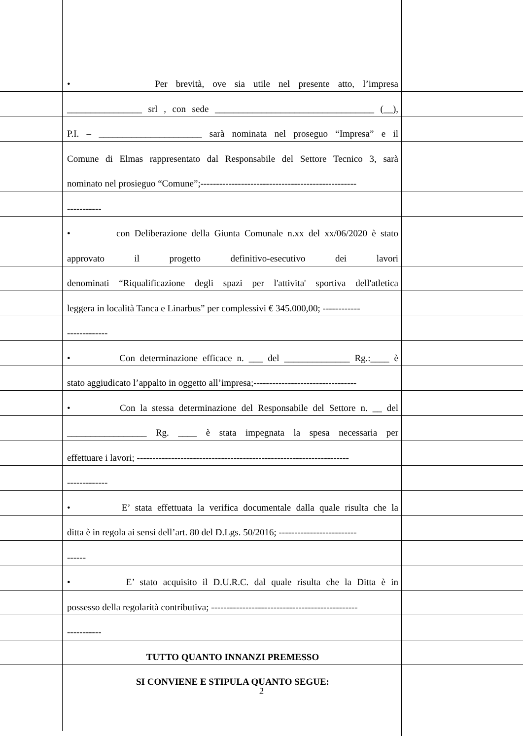• Per brevità, ove sia utile nel presente atto, l’impresa
________________ srl , con sede __________________________________ (__),
P.I. – ______________________ sarà nominata nel proseguo “Impresa” e il
Comune di Elmas rappresentato dal Responsabile del Settore Tecnico 3, sarà
nominato nel prosieguo “Comune”;--------------------------------------------------
-----------
• con Deliberazione della Giunta Comunale n.xx del xx/06/2020 è stato
approvato il progetto definitivo-esecutivo dei lavori
denominati “Riqualificazione degli spazi per l'attivita' sportiva dell'atletica
leggera in località Tanca e Linarbus” per complessivi € 345.000,00; ------------
-------------
• Con determinazione efficace n. ___ del ______________ Rg.:____ è
stato aggiudicato l’appalto in oggetto all’impresa;---------------------------------
• Con la stessa determinazione del Responsabile del Settore n. __ del
_________________ Rg. ____ è stata impegnata la spesa necessaria per
effettuare i lavori; --------------------------------------------------------------------
-------------
• E’ stata effettuata la verifica documentale dalla quale risulta che la
ditta è in regola ai sensi dell’art. 80 del D.Lgs. 50/2016; -------------------------
------
• E’ stato acquisito il D.U.R.C. dal quale risulta che la Ditta è in
possesso della regolarità contributiva; -----------------------------------------------
-----------
TUTTO QUANTO INNANZI PREMESSO
SI CONVIENE E STIPULA QUANTO SEGUE:
2